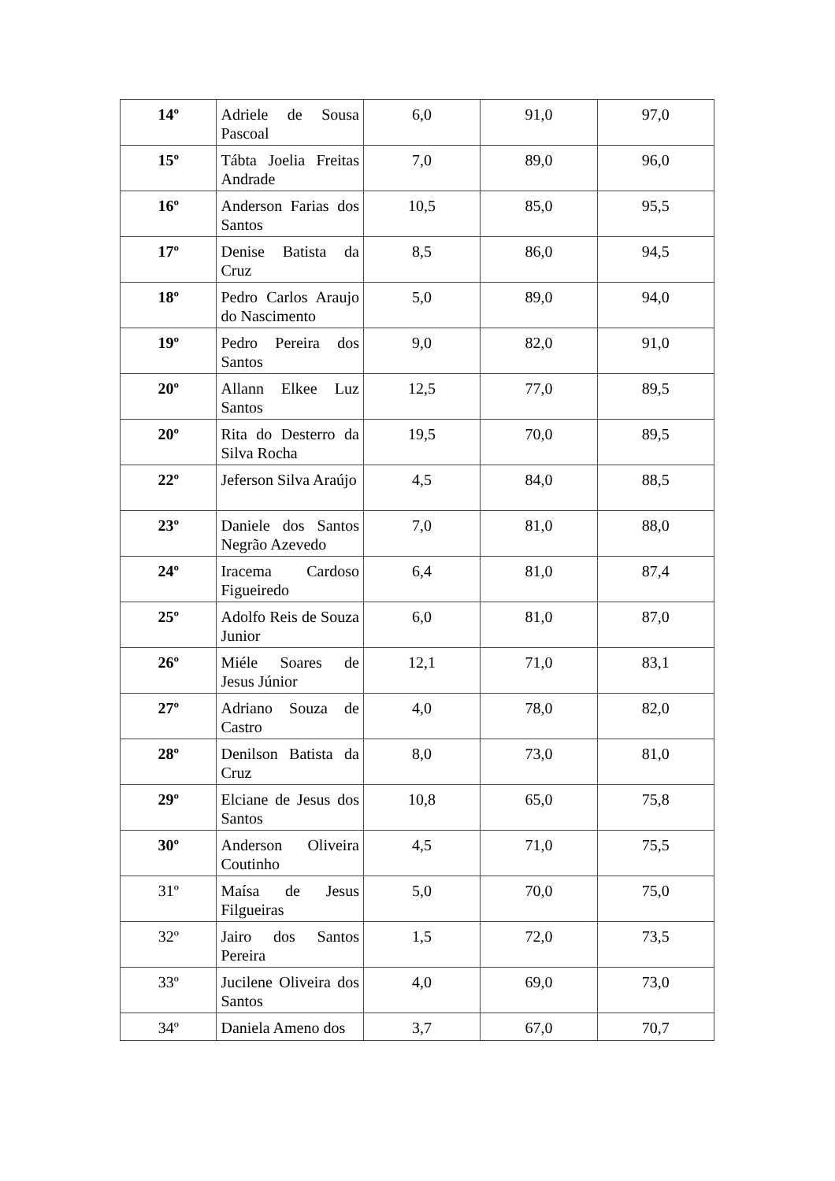| 14º | Adriele de Sousa Pascoal | 6,0 | 91,0 | 97,0 |
| 15º | Tábta Joelia Freitas Andrade | 7,0 | 89,0 | 96,0 |
| 16º | Anderson Farias dos Santos | 10,5 | 85,0 | 95,5 |
| 17º | Denise Batista da Cruz | 8,5 | 86,0 | 94,5 |
| 18º | Pedro Carlos Araujo do Nascimento | 5,0 | 89,0 | 94,0 |
| 19º | Pedro Pereira dos Santos | 9,0 | 82,0 | 91,0 |
| 20º | Allann Elkee Luz Santos | 12,5 | 77,0 | 89,5 |
| 20º | Rita do Desterro da Silva Rocha | 19,5 | 70,0 | 89,5 |
| 22º | Jeferson Silva Araújo | 4,5 | 84,0 | 88,5 |
| 23º | Daniele dos Santos Negrão Azevedo | 7,0 | 81,0 | 88,0 |
| 24º | Iracema Cardoso Figueiredo | 6,4 | 81,0 | 87,4 |
| 25º | Adolfo Reis de Souza Junior | 6,0 | 81,0 | 87,0 |
| 26º | Miéle Soares de Jesus Júnior | 12,1 | 71,0 | 83,1 |
| 27º | Adriano Souza de Castro | 4,0 | 78,0 | 82,0 |
| 28º | Denilson Batista da Cruz | 8,0 | 73,0 | 81,0 |
| 29º | Elciane de Jesus dos Santos | 10,8 | 65,0 | 75,8 |
| 30º | Anderson Oliveira Coutinho | 4,5 | 71,0 | 75,5 |
| 31º | Maísa de Jesus Filgueiras | 5,0 | 70,0 | 75,0 |
| 32º | Jairo dos Santos Pereira | 1,5 | 72,0 | 73,5 |
| 33º | Jucilene Oliveira dos Santos | 4,0 | 69,0 | 73,0 |
| 34º | Daniela Ameno dos | 3,7 | 67,0 | 70,7 |